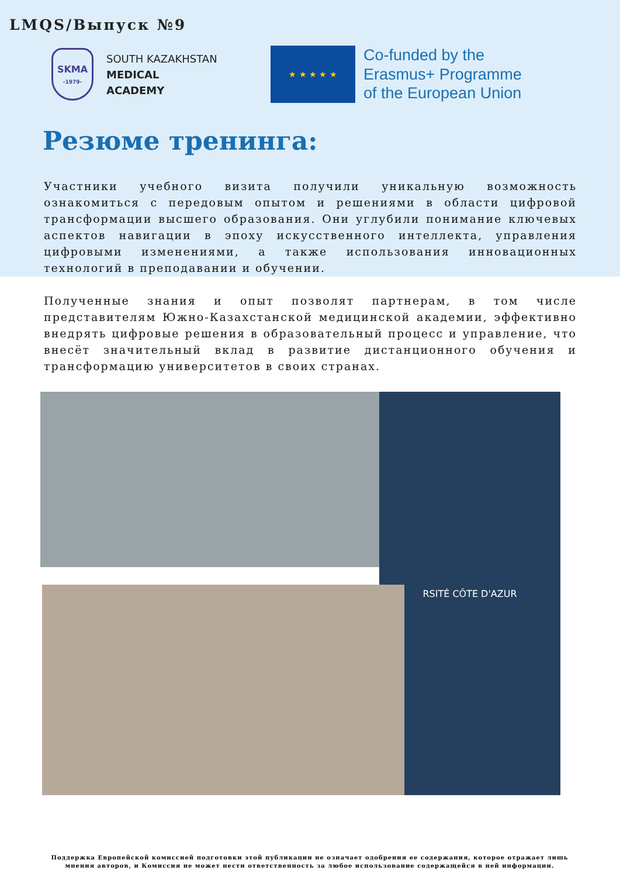LMQS/Выпуск №9
SKMA
-1979-
SOUTH KAZAKHSTAN
MEDICAL
ACADEMY
★ ★ ★ ★ ★
Co-funded by the
Erasmus+ Programme
of the European Union
Резюме тренинга:
Участники учебного визита получили уникальную возможность ознакомиться с передовым опытом и решениями в области цифровой трансформации высшего образования. Они углубили понимание ключевых аспектов навигации в эпоху искусственного интеллекта, управления цифровыми изменениями, а также использования инновационных технологий в преподавании и обучении.
Полученные знания и опыт позволят партнерам, в том числе представителям Южно-Казахстанской медицинской академии, эффективно внедрять цифровые решения в образовательный процесс и управление, что внесёт значительный вклад в развитие дистанционного обучения и трансформацию университетов в своих странах.
RSITÉ CÔTE D'AZUR
Поддержка Европейской комиссией подготовки этой публикации не означает одобрения ее содержания, которое отражает лишь мнения авторов, и Комиссия не может нести ответственность за любое использование содержащейся в ней информации.